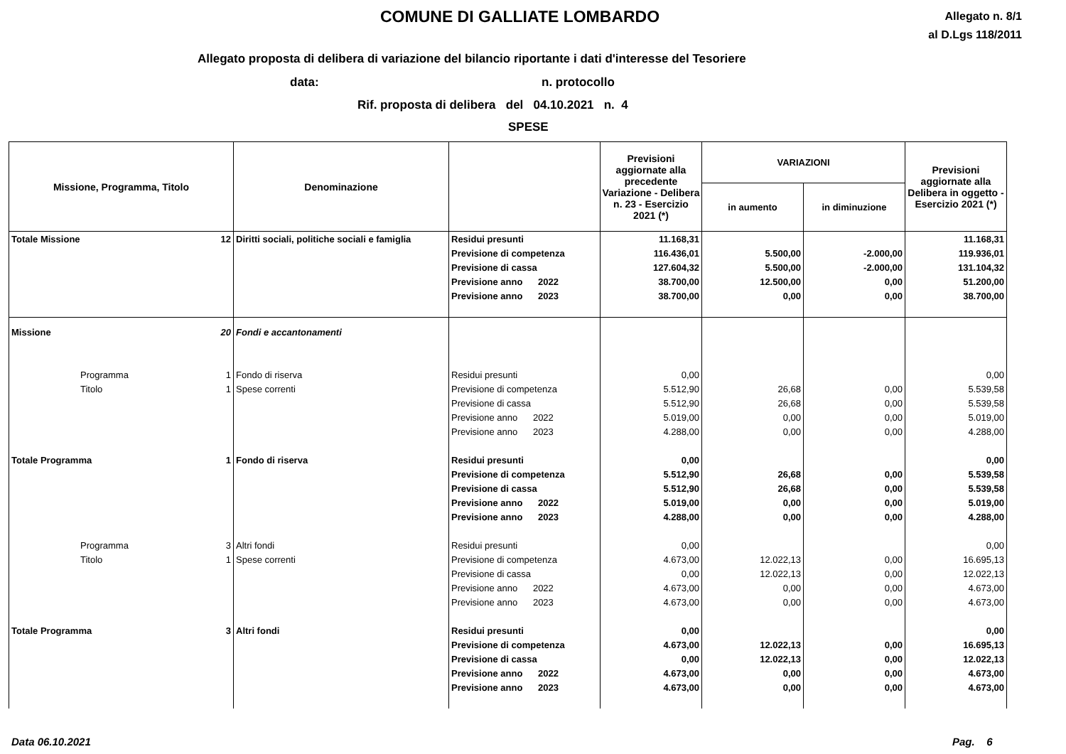COMUNE DI GALLIATE LOMBARDO
Allegato n. 8/1
al D.Lgs 118/2011
Allegato proposta di delibera di variazione del bilancio riportante i dati d'interesse del Tesoriere
data: n. protocollo
Rif. proposta di delibera del 04.10.2021 n. 4
SPESE
| Missione, Programma, Titolo | | Denominazione | | Previsioni aggiornate alla precedente Variazione - Delibera n. 23 - Esercizio 2021 (*) | VARIAZIONI | | Previsioni aggiornate alla Delibera in oggetto - Esercizio 2021 (*) |
| --- | --- | --- | --- | --- | --- | --- | --- |
| | | | | | in aumento | in diminuzione | |
| Totale Missione | 12 | Diritti sociali, politiche sociali e famiglia | Residui presunti | 11.168,31 | | | 11.168,31 |
| | | | Previsione di competenza | 116.436,01 | 5.500,00 | -2.000,00 | 119.936,01 |
| | | | Previsione di cassa | 127.604,32 | 5.500,00 | -2.000,00 | 131.104,32 |
| | | | Previsione anno 2022 | 38.700,00 | 12.500,00 | 0,00 | 51.200,00 |
| | | | Previsione anno 2023 | 38.700,00 | 0,00 | 0,00 | 38.700,00 |
| Missione | 20 | Fondi e accantonamenti | | | | | |
| Programma | 1 | Fondo di riserva | Residui presunti | 0,00 | | | 0,00 |
| Titolo | 1 | Spese correnti | Previsione di competenza | 5.512,90 | 26,68 | 0,00 | 5.539,58 |
| | | | Previsione di cassa | 5.512,90 | 26,68 | 0,00 | 5.539,58 |
| | | | Previsione anno 2022 | 5.019,00 | 0,00 | 0,00 | 5.019,00 |
| | | | Previsione anno 2023 | 4.288,00 | 0,00 | 0,00 | 4.288,00 |
| Totale Programma | 1 | Fondo di riserva | Residui presunti | 0,00 | | | 0,00 |
| | | | Previsione di competenza | 5.512,90 | 26,68 | 0,00 | 5.539,58 |
| | | | Previsione di cassa | 5.512,90 | 26,68 | 0,00 | 5.539,58 |
| | | | Previsione anno 2022 | 5.019,00 | 0,00 | 0,00 | 5.019,00 |
| | | | Previsione anno 2023 | 4.288,00 | 0,00 | 0,00 | 4.288,00 |
| Programma | 3 | Altri fondi | Residui presunti | 0,00 | | | 0,00 |
| Titolo | 1 | Spese correnti | Previsione di competenza | 4.673,00 | 12.022,13 | 0,00 | 16.695,13 |
| | | | Previsione di cassa | 0,00 | 12.022,13 | 0,00 | 12.022,13 |
| | | | Previsione anno 2022 | 4.673,00 | 0,00 | 0,00 | 4.673,00 |
| | | | Previsione anno 2023 | 4.673,00 | 0,00 | 0,00 | 4.673,00 |
| Totale Programma | 3 | Altri fondi | Residui presunti | 0,00 | | | 0,00 |
| | | | Previsione di competenza | 4.673,00 | 12.022,13 | 0,00 | 16.695,13 |
| | | | Previsione di cassa | 0,00 | 12.022,13 | 0,00 | 12.022,13 |
| | | | Previsione anno 2022 | 4.673,00 | 0,00 | 0,00 | 4.673,00 |
| | | | Previsione anno 2023 | 4.673,00 | 0,00 | 0,00 | 4.673,00 |
Data 06.10.2021 Pag. 6